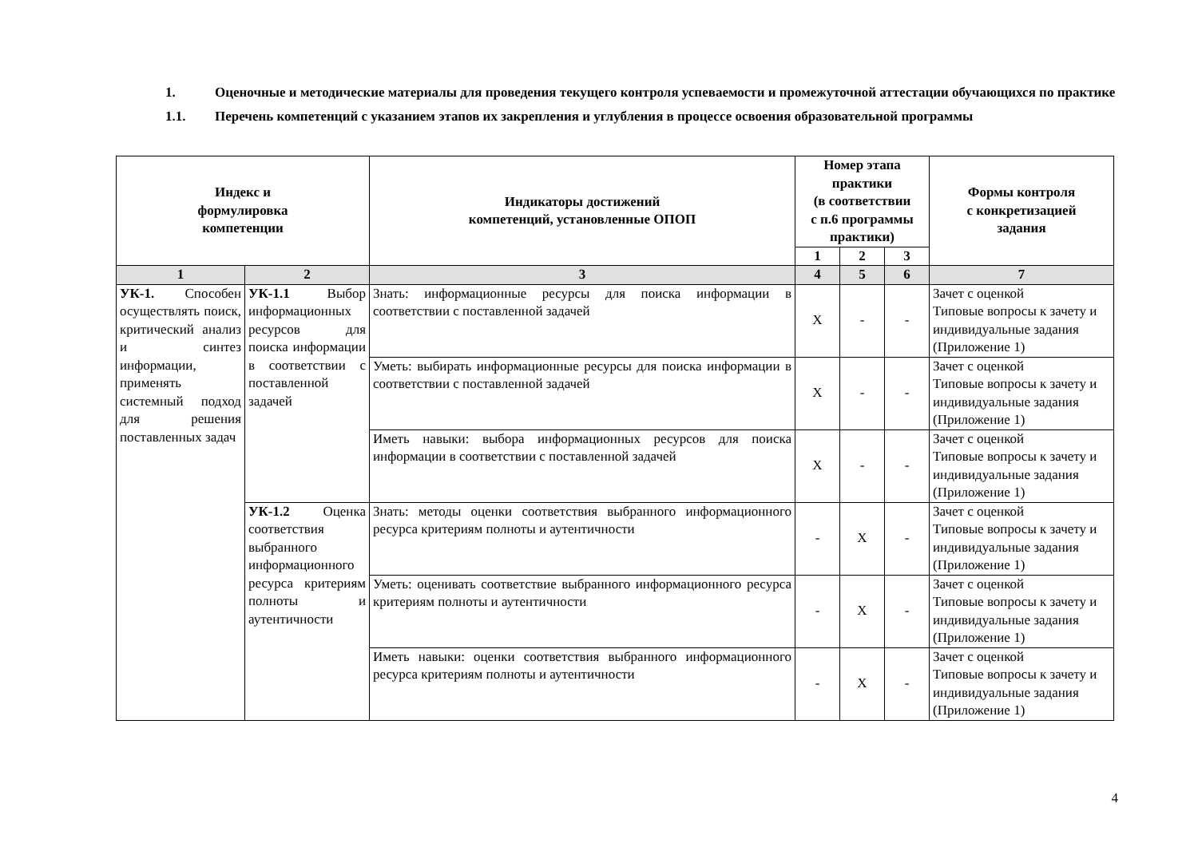1. Оценочные и методические материалы для проведения текущего контроля успеваемости и промежуточной аттестации обучающихся по практике
1.1. Перечень компетенций с указанием этапов их закрепления и углубления в процессе освоения образовательной программы
| Индекс и формулировка компетенции | | Индикаторы достижений компетенций, установленные ОПОП | Номер этапа практики (в соответствии с п.6 программы практики) | | | Формы контроля с конкретизацией задания |
| --- | --- | --- | --- | --- | --- | --- |
| | | | 1 | 2 | 3 | |
| 1 | 2 | 3 | 4 | 5 | 6 | 7 |
| УК-1. Способен осуществлять поиск, критический анализ и синтез информации, применять системный подход для решения поставленных задач | УК-1.1 Выбор информационных ресурсов для поиска информации в соответствии с поставленной задачей | Знать: информационные ресурсы для поиска информации в соответствии с поставленной задачей | Х | - | - | Зачет с оценкой Типовые вопросы к зачету и индивидуальные задания (Приложение 1) |
| | | Уметь: выбирать информационные ресурсы для поиска информации в соответствии с поставленной задачей | Х | - | - | Зачет с оценкой Типовые вопросы к зачету и индивидуальные задания (Приложение 1) |
| | | Иметь навыки: выбора информационных ресурсов для поиска информации в соответствии с поставленной задачей | Х | - | - | Зачет с оценкой Типовые вопросы к зачету и индивидуальные задания (Приложение 1) |
| | УК-1.2 Оценка соответствия выбранного информационного ресурса критериям полноты и аутентичности | Знать: методы оценки соответствия выбранного информационного ресурса критериям полноты и аутентичности | - | Х | - | Зачет с оценкой Типовые вопросы к зачету и индивидуальные задания (Приложение 1) |
| | | Уметь: оценивать соответствие выбранного информационного ресурса критериям полноты и аутентичности | - | Х | - | Зачет с оценкой Типовые вопросы к зачету и индивидуальные задания (Приложение 1) |
| | | Иметь навыки: оценки соответствия выбранного информационного ресурса критериям полноты и аутентичности | - | Х | - | Зачет с оценкой Типовые вопросы к зачету и индивидуальные задания (Приложение 1) |
4